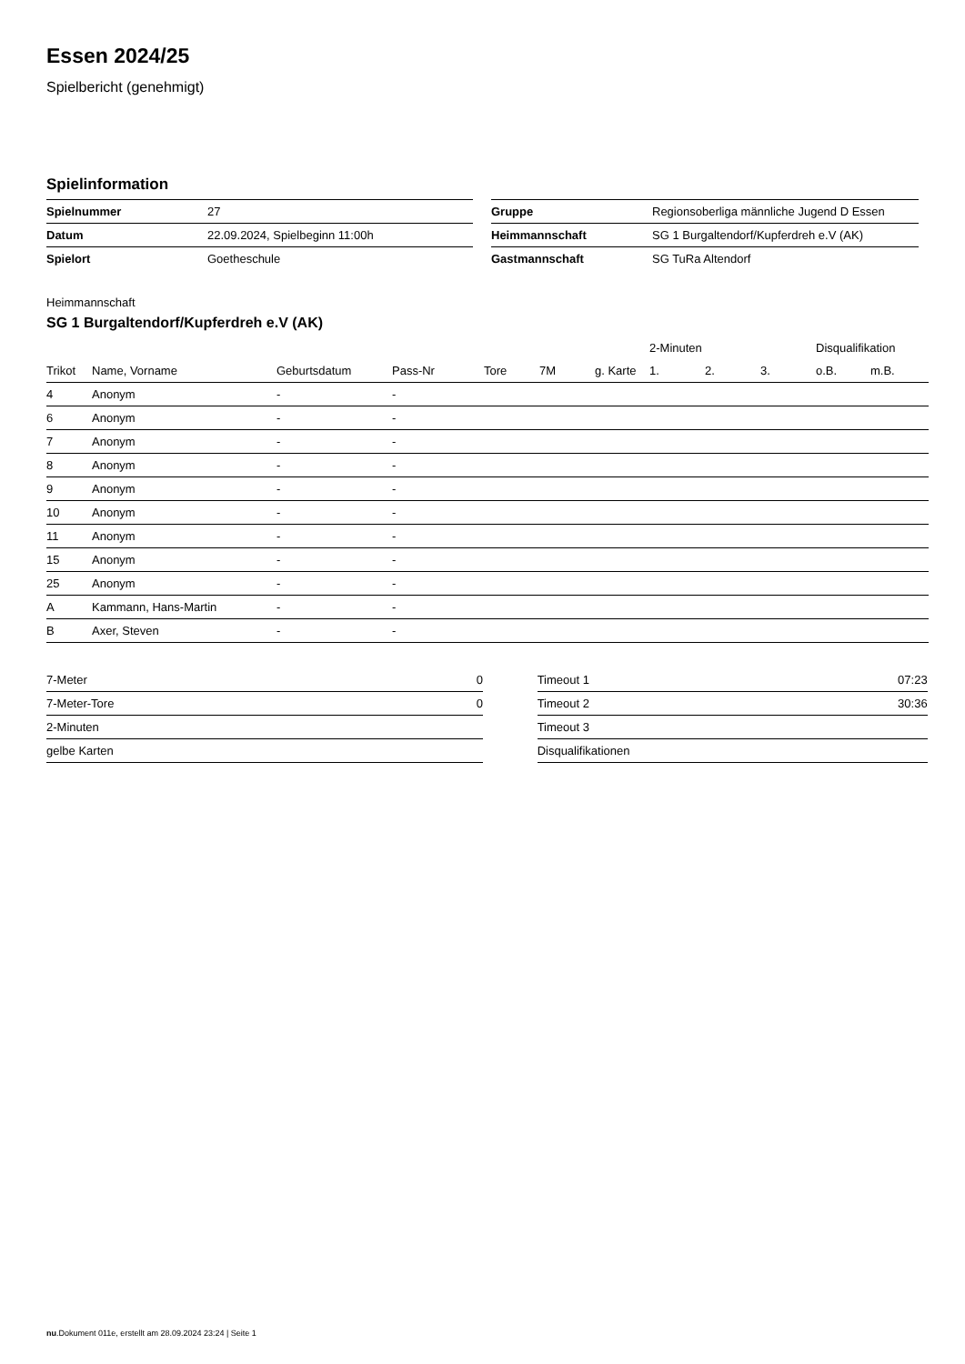Essen 2024/25
Spielbericht (genehmigt)
Spielinformation
| Spielnummer | 27 |
| Datum | 22.09.2024, Spielbeginn 11:00h |
| Spielort | Goetheschule |
| Gruppe | Regionsoberliga männliche Jugend D Essen |
| Heimmannschaft | SG 1 Burgaltendorf/Kupferdreh e.V (AK) |
| Gastmannschaft | SG TuRa Altendorf |
Heimmannschaft
SG 1 Burgaltendorf/Kupferdreh e.V (AK)
| | | | | | | | 2-Minuten | | | Disqualifikation | |
| --- | --- | --- | --- | --- | --- | --- | --- | --- | --- | --- | --- |
| Trikot | Name, Vorname | Geburtsdatum | Pass-Nr | Tore | 7M | g. Karte | 1. | 2. | 3. | o.B. | m.B. |
| 4 | Anonym | - | - | | | | | | | | |
| 6 | Anonym | - | - | | | | | | | | |
| 7 | Anonym | - | - | | | | | | | | |
| 8 | Anonym | - | - | | | | | | | | |
| 9 | Anonym | - | - | | | | | | | | |
| 10 | Anonym | - | - | | | | | | | | |
| 11 | Anonym | - | - | | | | | | | | |
| 15 | Anonym | - | - | | | | | | | | |
| 25 | Anonym | - | - | | | | | | | | |
| A | Kammann, Hans-Martin | - | - | | | | | | | | |
| B | Axer, Steven | - | - | | | | | | | | |
| 7-Meter | 0 |
| 7-Meter-Tore | 0 |
| 2-Minuten | |
| gelbe Karten | |
| Timeout 1 | 07:23 |
| Timeout 2 | 30:36 |
| Timeout 3 | |
| Disqualifikationen | |
nu.Dokument 011e, erstellt am 28.09.2024 23:24 | Seite 1